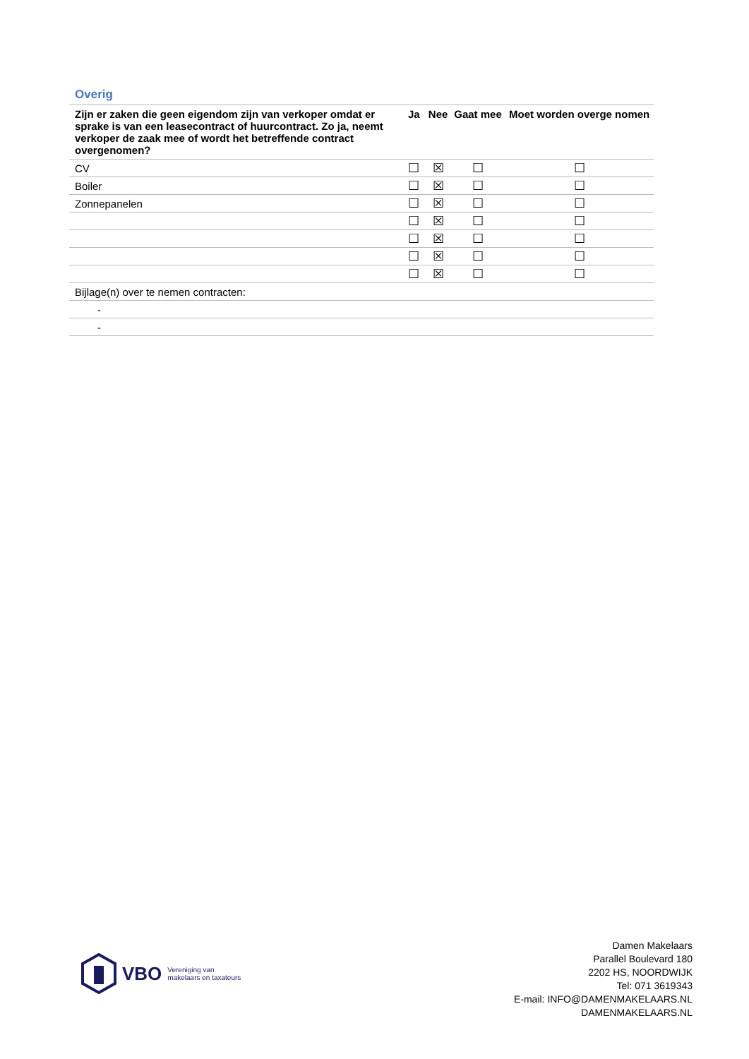Overig
| Zijn er zaken die geen eigendom zijn van verkoper omdat er sprake is van een leasecontract of huurcontract. Zo ja, neemt verkoper de zaak mee of wordt het betreffende contract overgenomen? | Ja | Nee | Gaat mee | Moet worden overge nomen |
| --- | --- | --- | --- | --- |
| CV | ☐ | ☒ | ☐ | ☐ |
| Boiler | ☐ | ☒ | ☐ | ☐ |
| Zonnepanelen | ☐ | ☒ | ☐ | ☐ |
| | ☐ | ☒ | ☐ | ☐ |
| | ☐ | ☒ | ☐ | ☐ |
| | ☐ | ☒ | ☐ | ☐ |
| | ☐ | ☒ | ☐ | ☐ |
| Bijlage(n) over te nemen contracten: | | | | |
| - | | | | |
| - | | | | |
VBO Vereniging van
makelaars en taxateurs
Damen Makelaars
Parallel Boulevard 180
2202 HS, NOORDWIJK
Tel: 071 3619343
E-mail: INFO@DAMENMAKELAARS.NL
DAMENMAKELAARS.NL